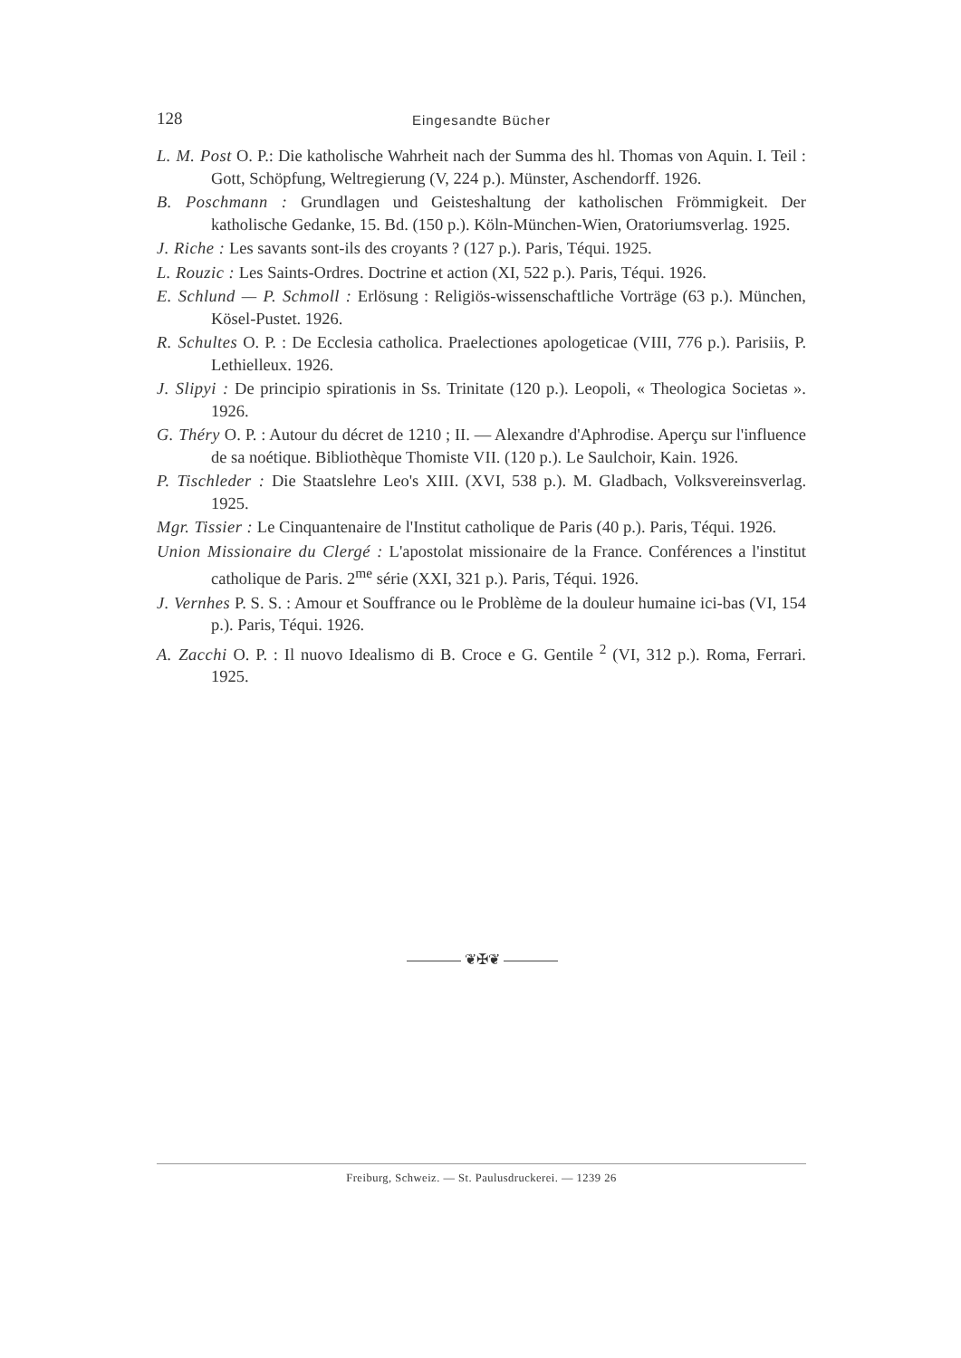128
Eingesandte Bücher
L. M. Post O. P.: Die katholische Wahrheit nach der Summa des hl. Thomas von Aquin. I. Teil : Gott, Schöpfung, Weltregierung (V, 224 p.). Münster, Aschendorff. 1926.
B. Poschmann : Grundlagen und Geisteshaltung der katholischen Frömmigkeit. Der katholische Gedanke, 15. Bd. (150 p.). Köln-München-Wien, Oratoriumsverlag. 1925.
J. Riche : Les savants sont-ils des croyants ? (127 p.). Paris, Téqui. 1925.
L. Rouzic : Les Saints-Ordres. Doctrine et action (XI, 522 p.). Paris, Téqui. 1926.
E. Schlund — P. Schmoll : Erlösung : Religiös-wissenschaftliche Vorträge (63 p.). München, Kösel-Pustet. 1926.
R. Schultes O. P. : De Ecclesia catholica. Praelectiones apologeticae (VIII, 776 p.). Parisiis, P. Lethielleux. 1926.
J. Slipyi : De principio spirationis in Ss. Trinitate (120 p.). Leopoli, « Theologica Societas ». 1926.
G. Théry O. P. : Autour du décret de 1210 ; II. — Alexandre d'Aphrodise. Aperçu sur l'influence de sa noétique. Bibliothèque Thomiste VII. (120 p.). Le Saulchoir, Kain. 1926.
P. Tischleder : Die Staatslehre Leo's XIII. (XVI, 538 p.). M. Gladbach, Volksvereinsverlag. 1925.
Mgr. Tissier : Le Cinquantenaire de l'Institut catholique de Paris (40 p.). Paris, Téqui. 1926.
Union Missionaire du Clergé : L'apostolat missionaire de la France. Conférences a l'institut catholique de Paris. 2<sup>me</sup> série (XXI, 321 p.). Paris, Téqui. 1926.
J. Vernhes P. S. S. : Amour et Souffrance ou le Problème de la douleur humaine ici-bas (VI, 154 p.). Paris, Téqui. 1926.
A. Zacchi O. P. : Il nuovo Idealismo di B. Croce e G. Gentile <sup>2</sup> (VI, 312 p.). Roma, Ferrari. 1925.
❦✠❦
Freiburg, Schweiz. — St. Paulusdruckerei. — 1239 26